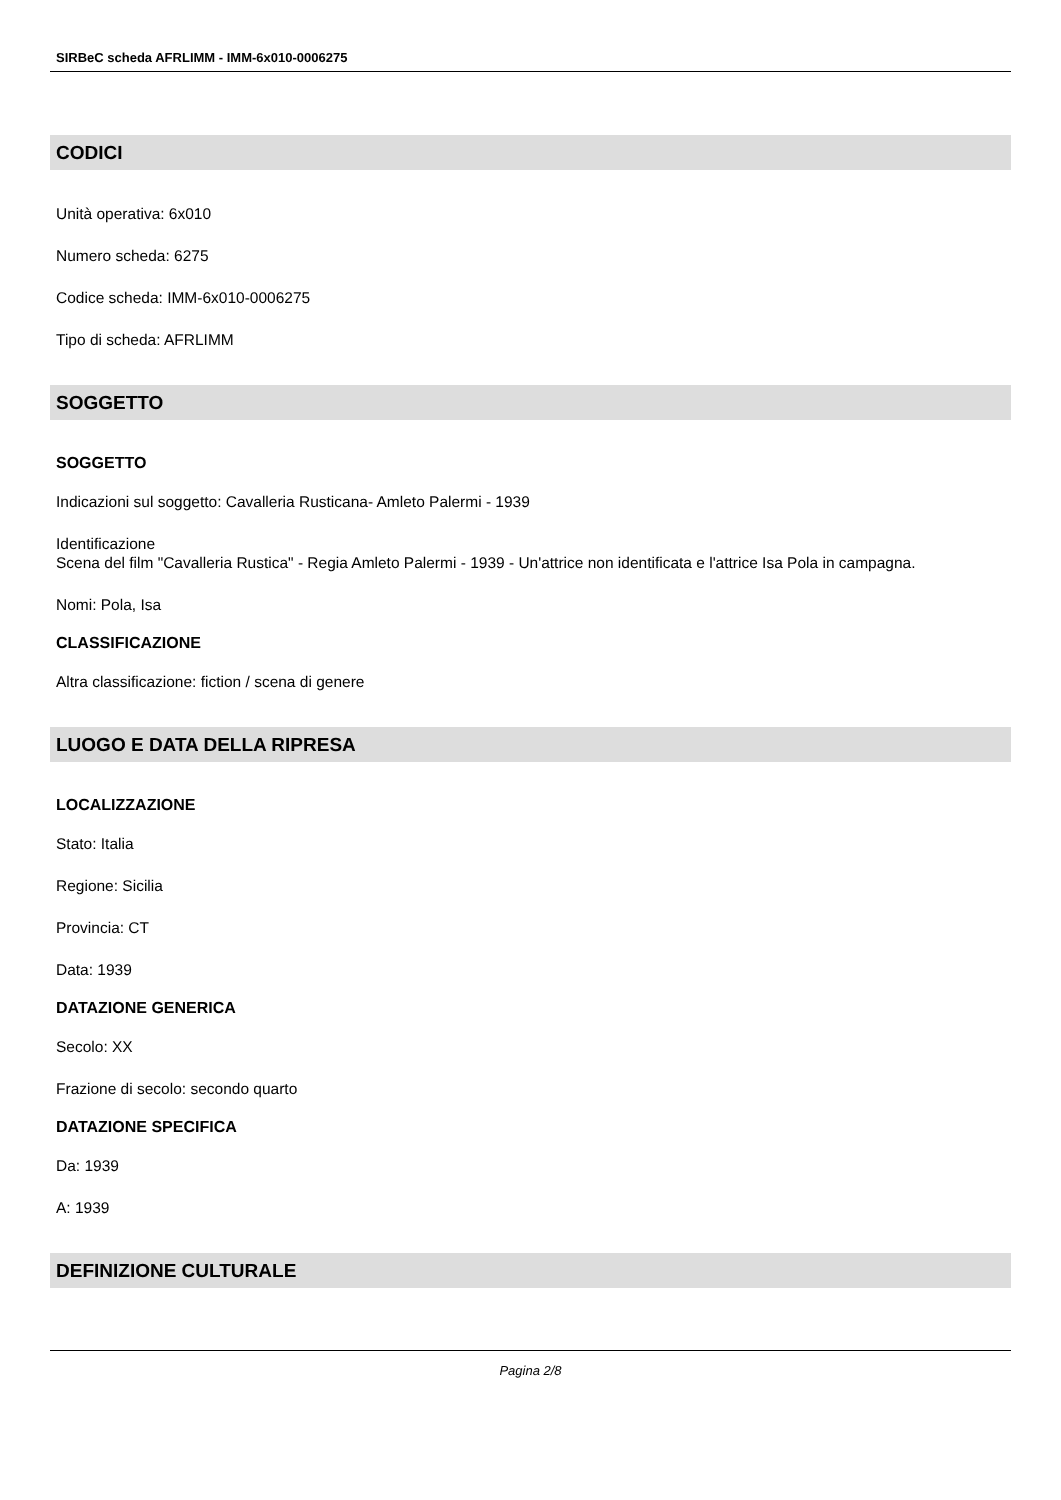SIRBeC scheda AFRLIMM - IMM-6x010-0006275
CODICI
Unità operativa: 6x010
Numero scheda: 6275
Codice scheda: IMM-6x010-0006275
Tipo di scheda: AFRLIMM
SOGGETTO
SOGGETTO
Indicazioni sul soggetto: Cavalleria Rusticana- Amleto Palermi - 1939
Identificazione
Scena del film "Cavalleria Rustica" - Regia Amleto Palermi - 1939 - Un'attrice non identificata e l'attrice Isa Pola in campagna.
Nomi: Pola, Isa
CLASSIFICAZIONE
Altra classificazione: fiction / scena di genere
LUOGO E DATA DELLA RIPRESA
LOCALIZZAZIONE
Stato: Italia
Regione: Sicilia
Provincia: CT
Data: 1939
DATAZIONE GENERICA
Secolo: XX
Frazione di secolo: secondo quarto
DATAZIONE SPECIFICA
Da: 1939
A: 1939
DEFINIZIONE CULTURALE
Pagina 2/8